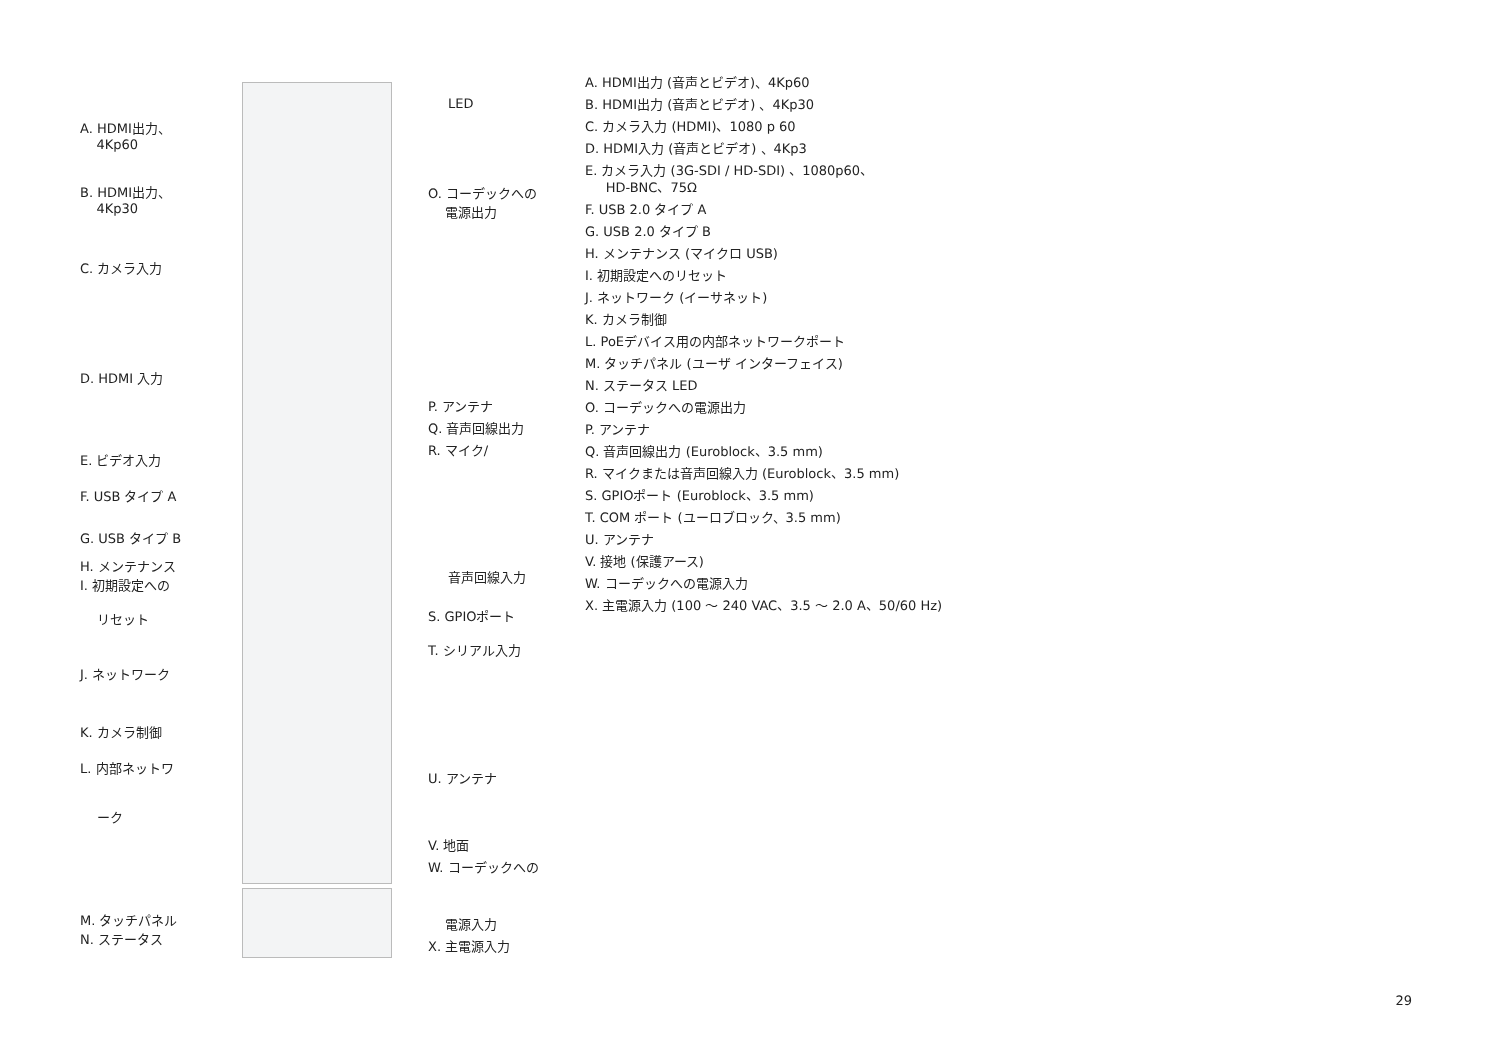A. HDMI出力、
4Kp60
B. HDMI出力、
4Kp30
C. カメラ入力
D. HDMI 入力
E. ビデオ入力
F. USB タイプ A
G. USB タイプ B
H. メンテナンス
I. 初期設定への
リセット
J. ネットワーク
K. カメラ制御
L. 内部ネットワ
ーク
M. タッチパネル
N. ステータス
LED
O. コーデックへの
電源出力
P. アンテナ
Q. 音声回線出力
R. マイク/
音声回線入力
S. GPIOポート
T. シリアル入力
U. アンテナ
V. 地面
W. コーデックへの
電源入力
X. 主電源入力
A. HDMI出力 (音声とビデオ)、4Kp60
B. HDMI出力 (音声とビデオ) 、4Kp30
C. カメラ入力 (HDMI)、1080 p 60
D. HDMI入力 (音声とビデオ) 、4Kp3
E. カメラ入力 (3G-SDI / HD-SDI) 、1080p60、
HD-BNC、75Ω
F. USB 2.0 タイプ A
G. USB 2.0 タイプ B
H. メンテナンス (マイクロ USB)
I. 初期設定へのリセット
J. ネットワーク (イーサネット)
K. カメラ制御
L. PoEデバイス用の内部ネットワークポート
M. タッチパネル (ユーザ インターフェイス)
N. ステータス LED
O. コーデックへの電源出力
P. アンテナ
Q. 音声回線出力 (Euroblock、3.5 mm)
R. マイクまたは音声回線入力 (Euroblock、3.5 mm)
S. GPIOポート (Euroblock、3.5 mm)
T. COM ポート (ユーロブロック、3.5 mm)
U. アンテナ
V. 接地 (保護アース)
W. コーデックへの電源入力
X. 主電源入力 (100 ～ 240 VAC、3.5 ～ 2.0 A、50/60 Hz)
29